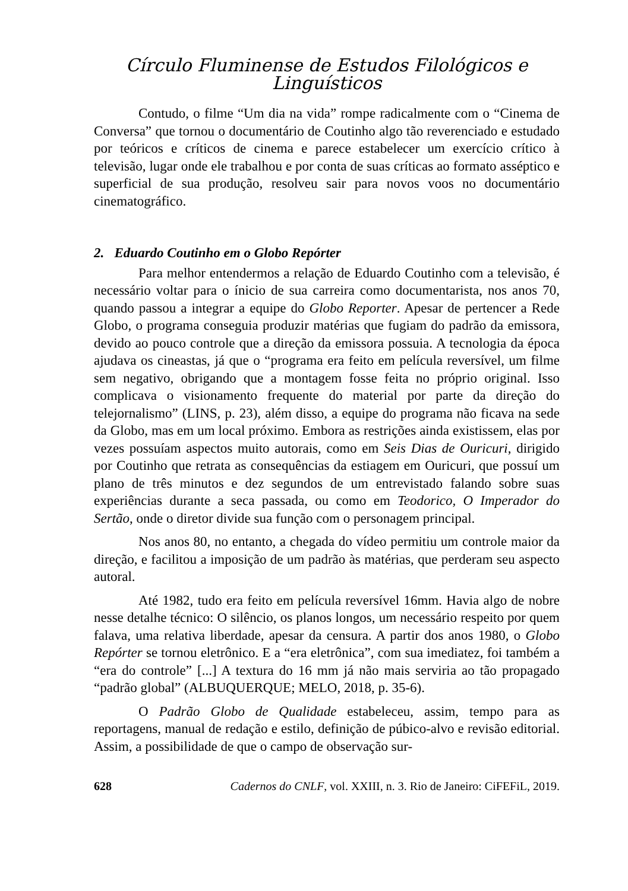Círculo Fluminense de Estudos Filológicos e Linguísticos
Contudo, o filme “Um dia na vida” rompe radicalmente com o “Cinema de Conversa” que tornou o documentário de Coutinho algo tão reverenciado e estudado por teóricos e críticos de cinema e parece estabelecer um exercício crítico à televisão, lugar onde ele trabalhou e por conta de suas críticas ao formato asséptico e superficial de sua produção, resolveu sair para novos voos no documentário cinematográfico.
2. Eduardo Coutinho em o Globo Repórter
Para melhor entendermos a relação de Eduardo Coutinho com a televisão, é necessário voltar para o ínicio de sua carreira como documentarista, nos anos 70, quando passou a integrar a equipe do Globo Reporter. Apesar de pertencer a Rede Globo, o programa conseguia produzir matérias que fugiam do padrão da emissora, devido ao pouco controle que a direção da emissora possuia. A tecnologia da época ajudava os cineastas, já que o “programa era feito em película reversível, um filme sem negativo, obrigando que a montagem fosse feita no próprio original. Isso complicava o visionamento frequente do material por parte da direção do telejornalismo” (LINS, p. 23), além disso, a equipe do programa não ficava na sede da Globo, mas em um local próximo. Embora as restrições ainda existissem, elas por vezes possuíam aspectos muito autorais, como em Seis Dias de Ouricuri, dirigido por Coutinho que retrata as consequências da estiagem em Ouricuri, que possuí um plano de três minutos e dez segundos de um entrevistado falando sobre suas experiências durante a seca passada, ou como em Teodorico, O Imperador do Sertão, onde o diretor divide sua função com o personagem principal.
Nos anos 80, no entanto, a chegada do vídeo permitiu um controle maior da direção, e facilitou a imposição de um padrão às matérias, que perderam seu aspecto autoral.
Até 1982, tudo era feito em película reversível 16mm. Havia algo de nobre nesse detalhe técnico: O silêncio, os planos longos, um necessário respeito por quem falava, uma relativa liberdade, apesar da censura. A partir dos anos 1980, o Globo Repórter se tornou eletrônico. E a “era eletrônica”, com sua imediatez, foi também a “era do controle” [...] A textura do 16 mm já não mais serviria ao tão propagado “padrão global” (ALBUQUERQUE; MELO, 2018, p. 35-6).
O Padrão Globo de Qualidade estabeleceu, assim, tempo para as reportagens, manual de redação e estilo, definição de púbico-alvo e revisão editorial. Assim, a possibilidade de que o campo de observação sur-
628 Cadernos do CNLF, vol. XXIII, n. 3. Rio de Janeiro: CiFEFiL, 2019.